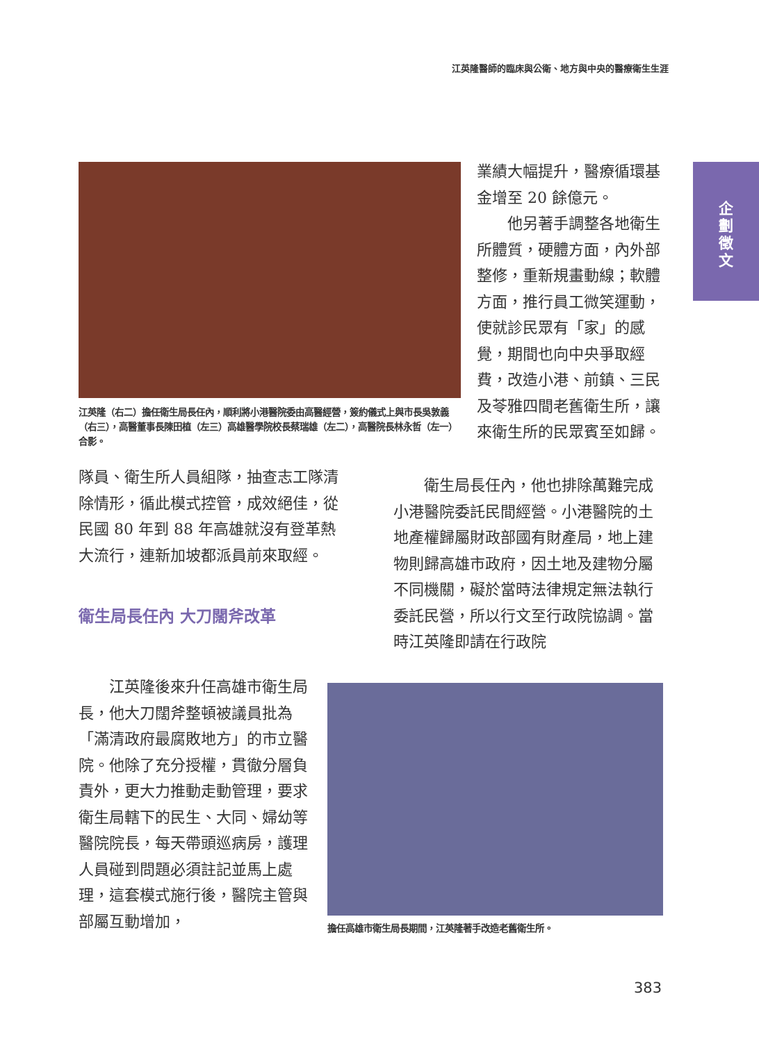江英隆醫師的臨床與公衛、地方與中央的醫療衛生生涯
企
劃
徵
文
江英隆（右二）擔任衛生局長任內，順利將小港醫院委由高醫經營，簽約儀式上與市長吳敦義（右三），高醫董事長陳田植（左三）高雄醫學院校長蔡瑞雄（左二），高醫院長林永哲（左一）合影。
業績大幅提升，醫療循環基金增至 20 餘億元。
　　他另著手調整各地衛生所體質，硬體方面，內外部整修，重新規畫動線；軟體方面，推行員工微笑運動，使就診民眾有「家」的感覺，期間也向中央爭取經費，改造小港、前鎮、三民及苓雅四間老舊衛生所，讓來衛生所的民眾賓至如歸。
隊員、衛生所人員組隊，抽查志工隊清除情形，循此模式控管，成效絕佳，從民國 80 年到 88 年高雄就沒有登革熱大流行，連新加坡都派員前來取經。
衛生局長任內 大刀闊斧改革
　　衛生局長任內，他也排除萬難完成小港醫院委託民間經營。小港醫院的土地產權歸屬財政部國有財產局，地上建物則歸高雄市政府，因土地及建物分屬不同機關，礙於當時法律規定無法執行委託民營，所以行文至行政院協調。當時江英隆即請在行政院
　　江英隆後來升任高雄市衛生局長，他大刀闊斧整頓被議員批為「滿清政府最腐敗地方」的市立醫院。他除了充分授權，貫徹分層負責外，更大力推動走動管理，要求衛生局轄下的民生、大同、婦幼等醫院院長，每天帶頭巡病房，護理人員碰到問題必須註記並馬上處理，這套模式施行後，醫院主管與部屬互動增加，
擔任高雄市衛生局長期間，江英隆著手改造老舊衛生所。
383